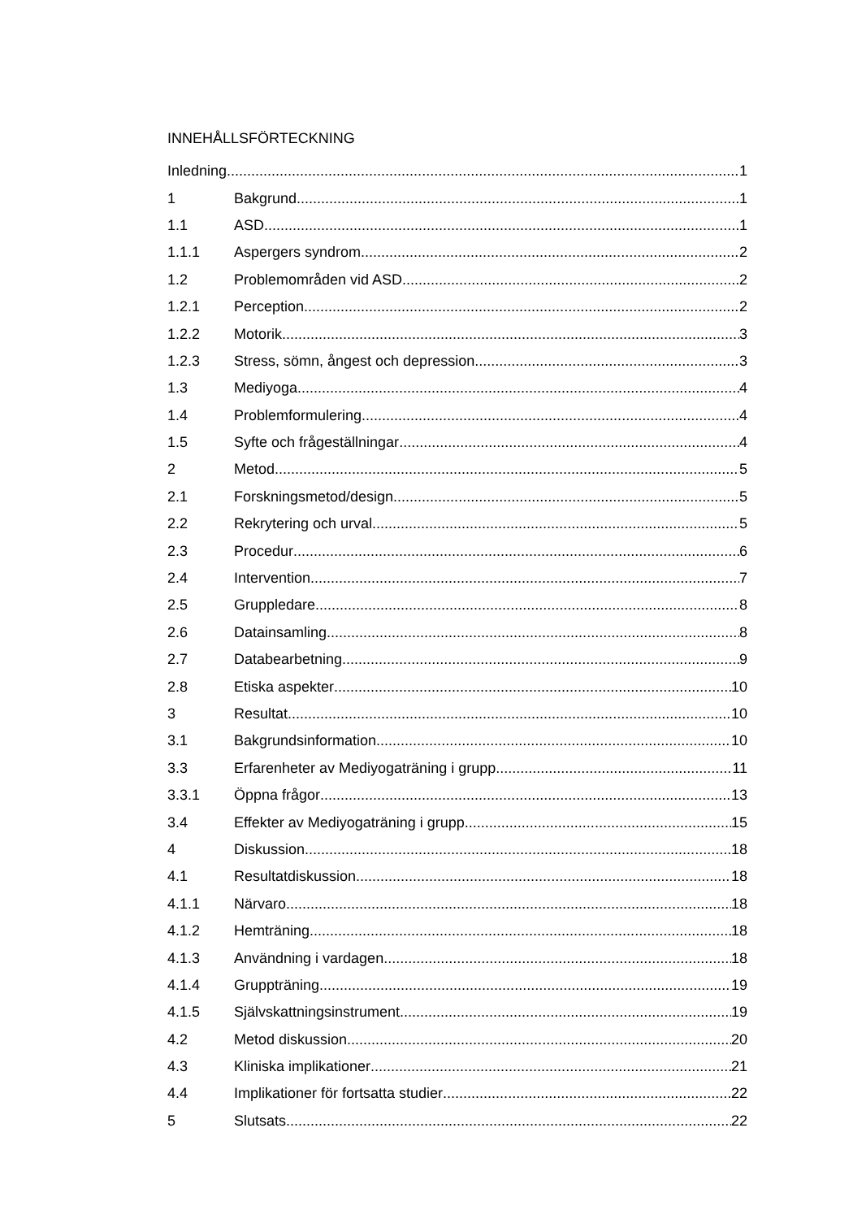INNEHÅLLSFÖRTECKNING
Inledning 1
1 Bakgrund 1
1.1 ASD 1
1.1.1 Aspergers syndrom 2
1.2 Problemområden vid ASD 2
1.2.1 Perception 2
1.2.2 Motorik 3
1.2.3 Stress, sömn, ångest och depression 3
1.3 Mediyoga 4
1.4 Problemformulering 4
1.5 Syfte och frågeställningar 4
2 Metod 5
2.1 Forskningsmetod/design 5
2.2 Rekrytering och urval 5
2.3 Procedur 6
2.4 Intervention 7
2.5 Gruppledare 8
2.6 Datainsamling 8
2.7 Databearbetning 9
2.8 Etiska aspekter 10
3 Resultat 10
3.1 Bakgrundsinformation 10
3.3 Erfarenheter av Mediyogaträning i grupp 11
3.3.1 Öppna frågor 13
3.4 Effekter av Mediyogaträning i grupp 15
4 Diskussion 18
4.1 Resultatdiskussion 18
4.1.1 Närvaro 18
4.1.2 Hemträning 18
4.1.3 Användning i vardagen 18
4.1.4 Gruppträning 19
4.1.5 Självskattningsinstrument 19
4.2 Metod diskussion 20
4.3 Kliniska implikationer 21
4.4 Implikationer för fortsatta studier 22
5 Slutsats 22